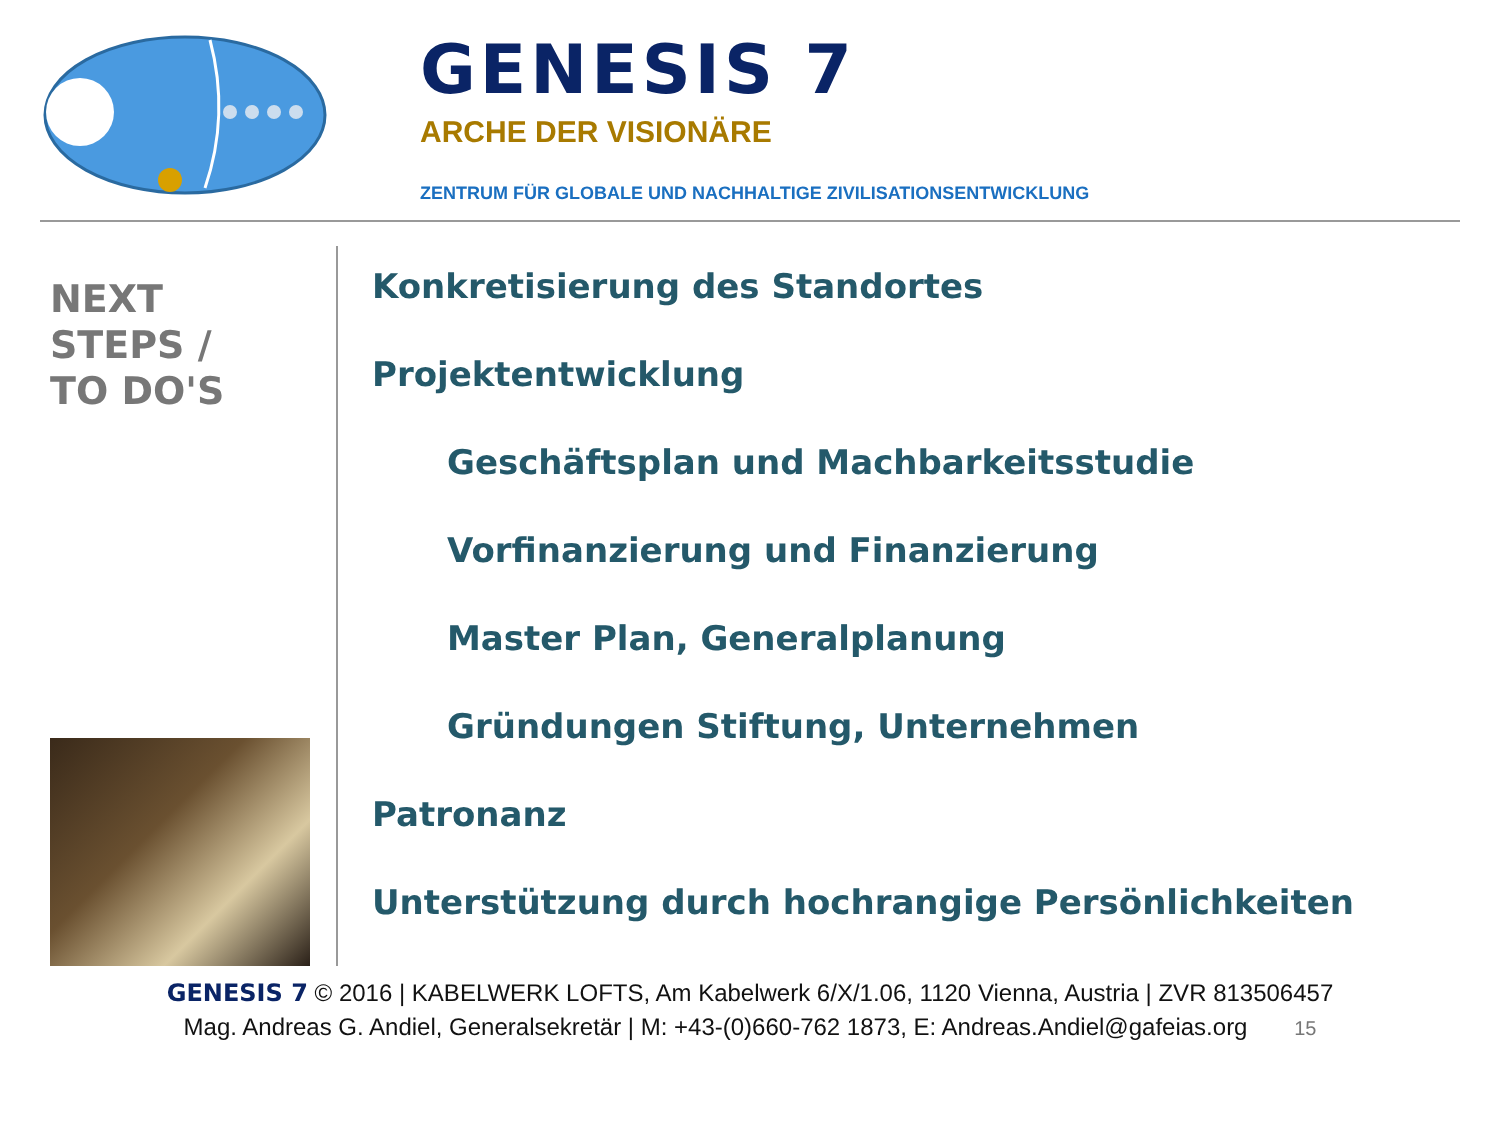GENESIS 7
ARCHE DER VISIONÄRE
ZENTRUM FÜR GLOBALE UND NACHHALTIGE ZIVILISATIONSENTWICKLUNG
NEXT
STEPS /
TO DO'S
Konkretisierung des Standortes
Projektentwicklung
Geschäftsplan und Machbarkeitsstudie
Vorfinanzierung und Finanzierung
Master Plan, Generalplanung
Gründungen Stiftung, Unternehmen
Patronanz
Unterstützung durch hochrangige Persönlichkeiten
GENESIS 7 © 2016 | KABELWERK LOFTS, Am Kabelwerk 6/X/1.06, 1120 Vienna, Austria | ZVR 813506457
Mag. Andreas G. Andiel, Generalsekretär | M: +43-(0)660-762 1873, E: Andreas.Andiel@gafeias.org 15